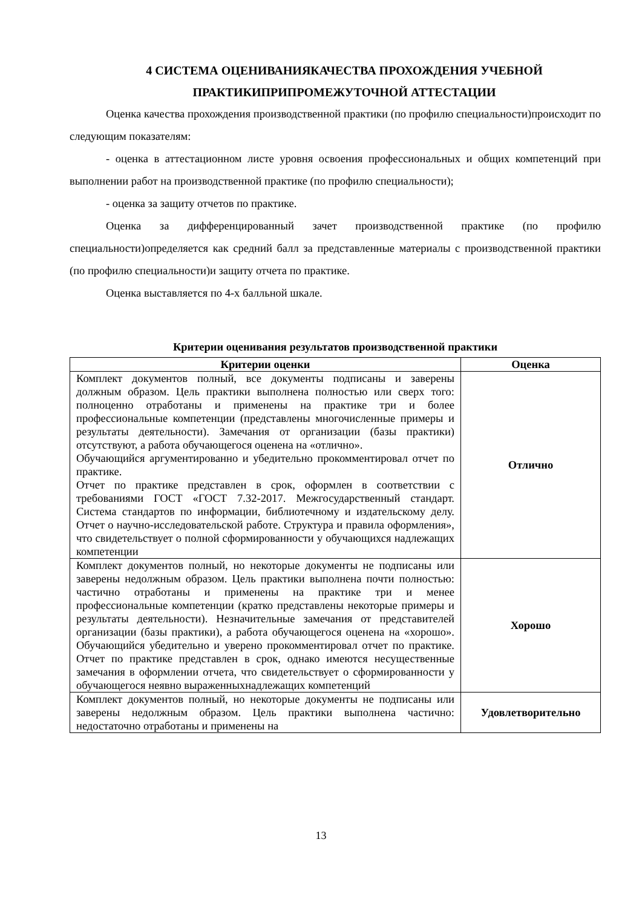4 СИСТЕМА ОЦЕНИВАНИЯКАЧЕСТВА ПРОХОЖДЕНИЯ УЧЕБНОЙ
ПРАКТИКИПРИПРОМЕЖУТОЧНОЙ АТТЕСТАЦИИ
Оценка качества прохождения производственной практики (по профилю специальности)происходит по следующим показателям:
- оценка в аттестационном листе уровня освоения профессиональных и общих компетенций при выполнении работ на производственной практике (по профилю специальности);
- оценка за защиту отчетов по практике.
Оценка за дифференцированный зачет производственной практике (по профилю специальности)определяется как средний балл за представленные материалы с производственной практики (по профилю специальности)и защиту отчета по практике.
Оценка выставляется по 4-х балльной шкале.
Критерии оценивания результатов производственной практики
| Критерии оценки | Оценка |
| --- | --- |
| Комплект документов полный, все документы подписаны и заверены должным образом. Цель практики выполнена полностью или сверх того: полноценно отработаны и применены на практике три и более профессиональные компетенции (представлены многочисленные примеры и результаты деятельности). Замечания от организации (базы практики) отсутствуют, а работа обучающегося оценена на «отлично». Обучающийся аргументированно и убедительно прокомментировал отчет по практике. Отчет по практике представлен в срок, оформлен в соответствии с требованиями ГОСТ «ГОСТ 7.32-2017. Межгосударственный стандарт. Система стандартов по информации, библиотечному и издательскому делу. Отчет о научно-исследовательской работе. Структура и правила оформления», что свидетельствует о полной сформированности у обучающихся надлежащих компетенции | Отлично |
| Комплект документов полный, но некоторые документы не подписаны или заверены недолжным образом. Цель практики выполнена почти полностью: частично отработаны и применены на практике три и менее профессиональные компетенции (кратко представлены некоторые примеры и результаты деятельности). Незначительные замечания от представителей организации (базы практики), а работа обучающегося оценена на «хорошо». Обучающийся убедительно и уверено прокомментировал отчет по практике. Отчет по практике представлен в срок, однако имеются несущественные замечания в оформлении отчета, что свидетельствует о сформированности у обучающегося неявно выраженныхнадлежащих компетенций | Хорошо |
| Комплект документов полный, но некоторые документы не подписаны или заверены недолжным образом. Цель практики выполнена частично: недостаточно отработаны и применены на | Удовлетворительно |
13